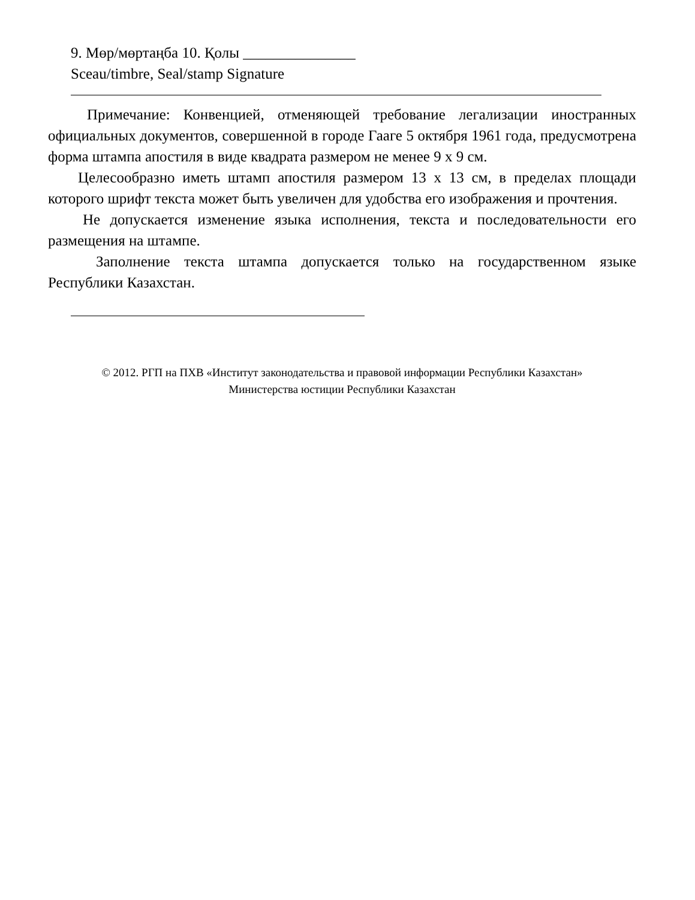9. Мөр/мөртаңба 10. Қолы _______________
Sceau/timbre, Seal/stamp Signature
Примечание: Конвенцией, отменяющей требование легализации иностранных официальных документов, совершенной в городе Гааге 5 октября 1961 года, предусмотрена форма штампа апостиля в виде квадрата размером не менее 9 x 9 см.
Целесообразно иметь штамп апостиля размером 13 x 13 см, в пределах площади которого шрифт текста может быть увеличен для удобства его изображения и прочтения.
Не допускается изменение языка исполнения, текста и последовательности его размещения на штампе.
Заполнение текста штампа допускается только на государственном языке Республики Казахстан.
© 2012. РГП на ПХВ «Институт законодательства и правовой информации Республики Казахстан»
Министерства юстиции Республики Казахстан